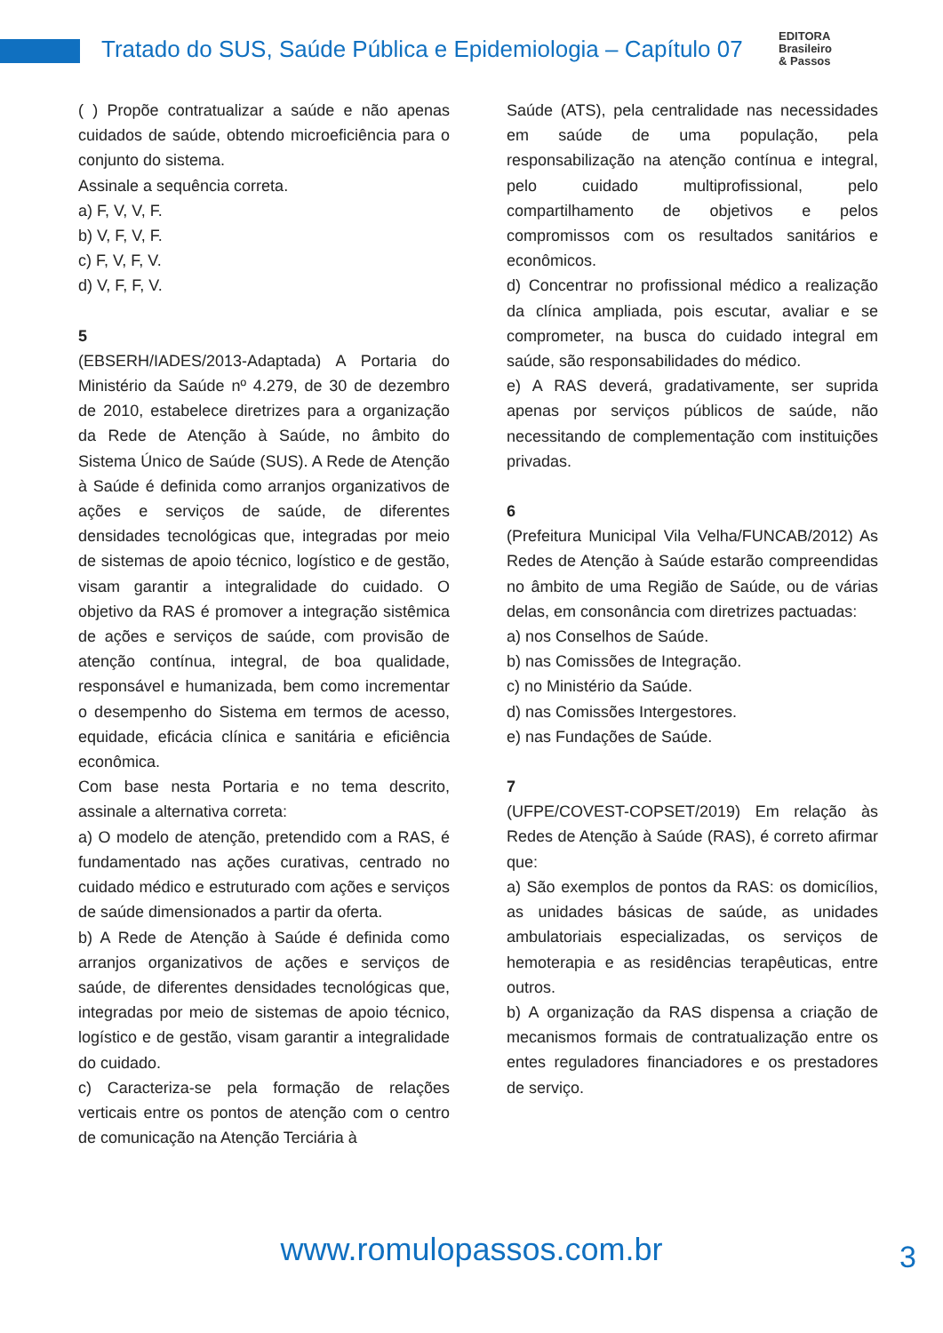Tratado do SUS, Saúde Pública e Epidemiologia – Capítulo 07
EDITORA
Brasileiro
& Passos
( ) Propõe contratualizar a saúde e não apenas cuidados de saúde, obtendo microeficiência para o conjunto do sistema.
Assinale a sequência correta.
a) F, V, V, F.
b) V, F, V, F.
c) F, V, F, V.
d) V, F, F, V.
5
(EBSERH/IADES/2013-Adaptada) A Portaria do Ministério da Saúde nº 4.279, de 30 de dezembro de 2010, estabelece diretrizes para a organização da Rede de Atenção à Saúde, no âmbito do Sistema Único de Saúde (SUS). A Rede de Atenção à Saúde é definida como arranjos organizativos de ações e serviços de saúde, de diferentes densidades tecnológicas que, integradas por meio de sistemas de apoio técnico, logístico e de gestão, visam garantir a integralidade do cuidado. O objetivo da RAS é promover a integração sistêmica de ações e serviços de saúde, com provisão de atenção contínua, integral, de boa qualidade, responsável e humanizada, bem como incrementar o desempenho do Sistema em termos de acesso, equidade, eficácia clínica e sanitária e eficiência econômica.
Com base nesta Portaria e no tema descrito, assinale a alternativa correta:
a) O modelo de atenção, pretendido com a RAS, é fundamentado nas ações curativas, centrado no cuidado médico e estruturado com ações e serviços de saúde dimensionados a partir da oferta.
b) A Rede de Atenção à Saúde é definida como arranjos organizativos de ações e serviços de saúde, de diferentes densidades tecnológicas que, integradas por meio de sistemas de apoio técnico, logístico e de gestão, visam garantir a integralidade do cuidado.
c) Caracteriza-se pela formação de relações verticais entre os pontos de atenção com o centro de comunicação na Atenção Terciária à
Saúde (ATS), pela centralidade nas necessidades em saúde de uma população, pela responsabilização na atenção contínua e integral, pelo cuidado multiprofissional, pelo compartilhamento de objetivos e pelos compromissos com os resultados sanitários e econômicos.
d) Concentrar no profissional médico a realização da clínica ampliada, pois escutar, avaliar e se comprometer, na busca do cuidado integral em saúde, são responsabilidades do médico.
e) A RAS deverá, gradativamente, ser suprida apenas por serviços públicos de saúde, não necessitando de complementação com instituições privadas.
6
(Prefeitura Municipal Vila Velha/FUNCAB/2012) As Redes de Atenção à Saúde estarão compreendidas no âmbito de uma Região de Saúde, ou de várias delas, em consonância com diretrizes pactuadas:
a) nos Conselhos de Saúde.
b) nas Comissões de Integração.
c) no Ministério da Saúde.
d) nas Comissões Intergestores.
e) nas Fundações de Saúde.
7
(UFPE/COVEST-COPSET/2019) Em relação às Redes de Atenção à Saúde (RAS), é correto afirmar que:
a) São exemplos de pontos da RAS: os domicílios, as unidades básicas de saúde, as unidades ambulatoriais especializadas, os serviços de hemoterapia e as residências terapêuticas, entre outros.
b) A organização da RAS dispensa a criação de mecanismos formais de contratualização entre os entes reguladores financiadores e os prestadores de serviço.
www.romulopassos.com.br 3